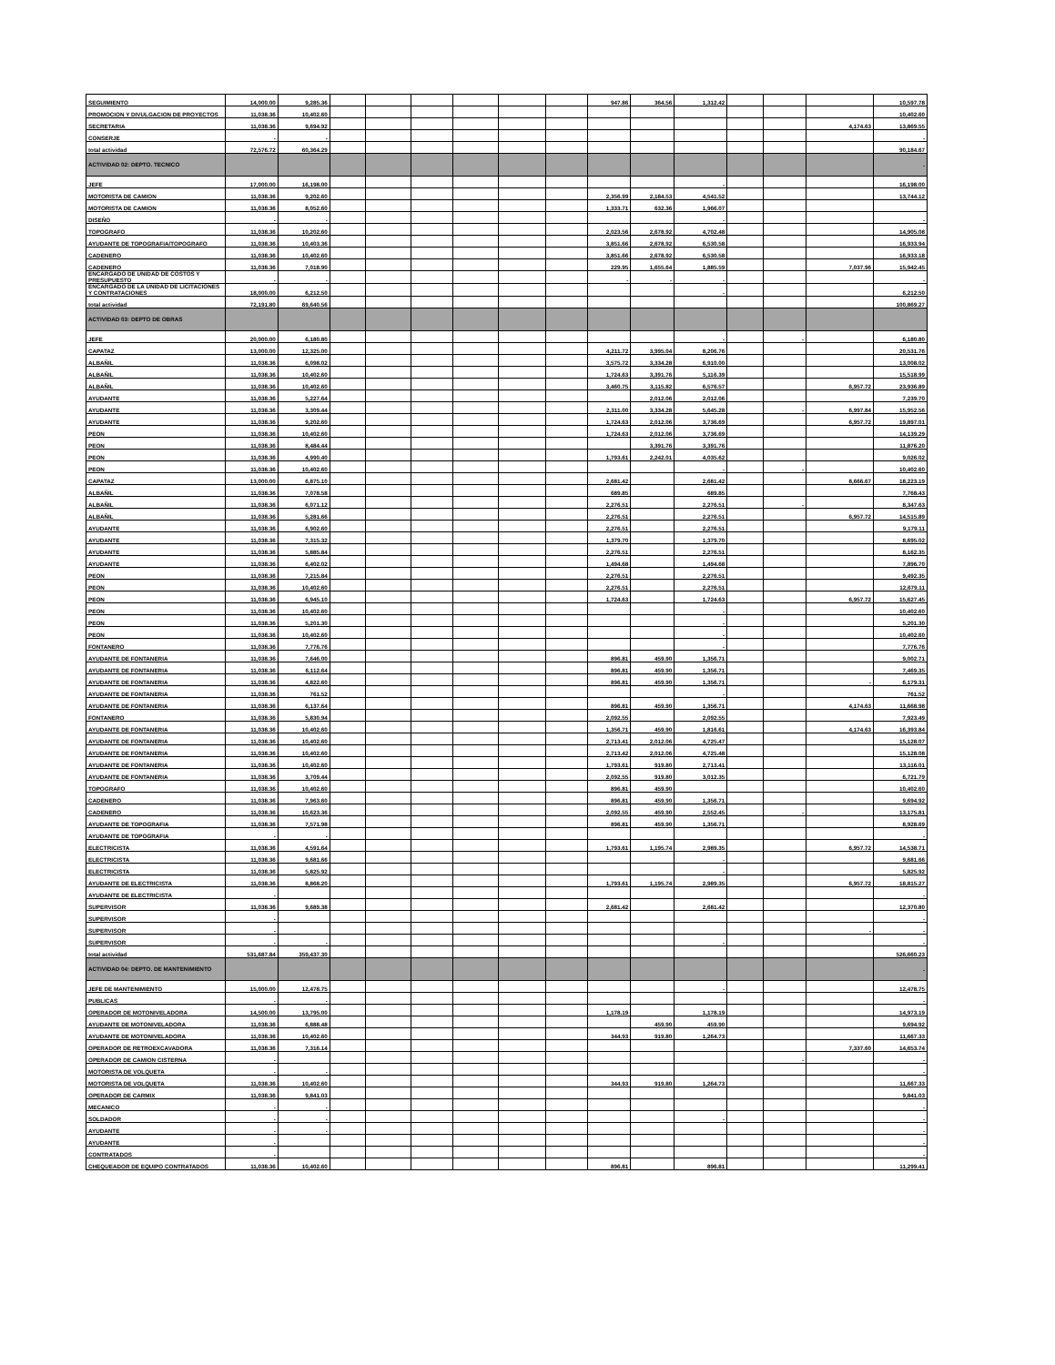| SEGUIMIENTO | 14,000.00 | 9,285.36 | | | | | | | 947.86 | 364.56 | 1,312.42 | | | | 10,597.78 |
| PROMOCION Y DIVULGACION DE PROYECTOS | 11,038.36 | 10,402.60 | | | | | | | | | | | | | 10,402.60 |
| SECRETARIA | 11,038.36 | 9,694.92 | | | | | | | | | | | | 4,174.63 | 13,869.55 |
| CONSERJE | - | - | | | | | | | | | | | | | - |
| total actividad | 72,576.72 | 60,364.29 | | | | | | | | | | | | | 90,184.67 |
| ACTIVIDAD 02: DEPTO. TECNICO | | | | | | | | | | | | | | | - |
| JEFE | 17,000.00 | 16,198.00 | | | | | | | | | - | | | | 16,198.00 |
| MOTORISTA DE CAMION | 11,038.36 | 9,202.60 | | | | | | | 2,356.99 | 2,184.53 | 4,541.52 | | | | 13,744.12 |
| MOTORISTA DE CAMION | 11,038.36 | 8,052.60 | | | | | | | 1,333.71 | 632.36 | 1,966.07 | | | | |
| DISEÑO | - | - | | | | | | | | | - | | | | - |
| TOPOGRAFO | 11,038.36 | 10,202.60 | | | | | | | 2,023.56 | 2,678.92 | 4,702.48 | | | | 14,905.08 |
| AYUDANTE DE TOPOGRAFIA/TOPOGRAFO | 11,038.36 | 10,403.36 | | | | | | | 3,851.66 | 2,678.92 | 6,530.58 | | | | 16,933.94 |
| CADENERO | 11,038.36 | 10,402.60 | | | | | | | 3,851.66 | 2,678.92 | 6,530.58 | | | | 16,933.18 |
| CADENERO | 11,038.36 | 7,018.90 | | | | | | | 229.95 | 1,655.64 | 1,885.59 | | | 7,037.96 | 15,942.45 |
| ENCARGADO DE UNIDAD DE COSTOS Y PRESUPUESTO | - | - | | | | | | | - | - | - | | | | - |
| ENCARGADO DE LA UNIDAD DE LICITACIONES Y CONTRATACIONES | 18,000.00 | 6,212.50 | | | | | | | | | - | | | | 6,212.50 |
| total actividad | 72,191.80 | 69,640.56 | | | | | | | | | | | | | 100,869.27 |
| ACTIVIDAD 03: DEPTO DE OBRAS | | | | | | | | | | | | | | | |
| JEFE | 20,000.00 | 6,180.80 | | | | | | | | | - | | - | | 6,180.80 |
| CAPATAZ | 13,000.00 | 12,325.00 | | | | | | | 4,211.72 | 3,995.04 | 8,206.76 | | | | 20,531.76 |
| ALBAÑIL | 11,038.36 | 6,098.02 | | | | | | | 3,575.72 | 3,334.28 | 6,910.00 | | | | 13,008.02 |
| ALBAÑIL | 11,038.36 | 10,402.60 | | | | | | | 1,724.63 | 3,391.76 | 5,116.39 | | | | 15,518.99 |
| ALBAÑIL | 11,038.36 | 10,402.60 | | | | | | | 3,460.75 | 3,115.82 | 6,576.57 | | | 6,957.72 | 23,936.89 |
| AYUDANTE | 11,038.36 | 5,227.64 | | | | | | | | 2,012.06 | 2,012.06 | | | | 7,239.70 |
| AYUDANTE | 11,038.36 | 3,309.44 | | | | | | | 2,311.00 | 3,334.28 | 5,645.28 | | - | 6,997.84 | 15,952.56 |
| AYUDANTE | 11,038.36 | 9,202.60 | | | | | | | 1,724.63 | 2,012.06 | 3,736.69 | | | 6,957.72 | 19,897.01 |
| PEON | 11,038.36 | 10,402.60 | | | | | | | 1,724.63 | 2,012.06 | 3,736.69 | | | | 14,139.29 |
| PEON | 11,038.36 | 8,484.44 | | | | | | | | 3,391.76 | 3,391.76 | | | | 11,876.20 |
| PEON | 11,038.36 | 4,990.40 | | | | | | | 1,793.61 | 2,242.01 | 4,035.62 | | | | 9,026.02 |
| PEON | 11,038.36 | 10,402.60 | | | | | | | | | - | | - | | 10,402.60 |
| CAPATAZ | 13,000.00 | 6,875.10 | | | | | | | 2,681.42 | | 2,681.42 | | | 8,666.67 | 18,223.19 |
| ALBAÑIL | 11,038.36 | 7,078.58 | | | | | | | 689.85 | | 689.85 | | | | 7,768.43 |
| ALBAÑIL | 11,038.36 | 6,071.12 | | | | | | | 2,276.51 | | 2,276.51 | | - | | 8,347.63 |
| ALBAÑIL | 11,038.36 | 5,281.66 | | | | | | | 2,276.51 | | 2,276.51 | | | 6,957.72 | 14,515.89 |
| AYUDANTE | 11,038.36 | 6,902.60 | | | | | | | 2,276.51 | | 2,276.51 | | | | 9,179.11 |
| AYUDANTE | 11,038.36 | 7,315.32 | | | | | | | 1,379.70 | | 1,379.70 | | | | 8,695.02 |
| AYUDANTE | 11,038.36 | 5,885.84 | | | | | | | 2,276.51 | | 2,276.51 | | | | 8,162.35 |
| AYUDANTE | 11,038.36 | 6,402.02 | | | | | | | 1,494.68 | | 1,494.68 | | | | 7,896.70 |
| PEON | 11,038.36 | 7,215.84 | | | | | | | 2,276.51 | | 2,276.51 | | | | 9,492.35 |
| PEON | 11,038.36 | 10,402.60 | | | | | | | 2,276.51 | | 2,276.51 | | | | 12,679.11 |
| PEON | 11,038.36 | 6,945.10 | | | | | | | 1,724.63 | | 1,724.63 | | | 6,957.72 | 15,627.45 |
| PEON | 11,038.36 | 10,402.60 | | | | | | | | | - | | | | 10,402.60 |
| PEON | 11,038.36 | 5,201.30 | | | | | | | | | - | | | | 5,201.30 |
| PEON | 11,038.36 | 10,402.60 | | | | | | | | | - | | | | 10,402.60 |
| FONTANERO | 11,038.36 | 7,776.76 | | | | | | | | | - | | | | 7,776.76 |
| AYUDANTE DE FONTANERIA | 11,038.36 | 7,646.00 | | | | | | | 896.81 | 459.90 | 1,356.71 | | | | 9,002.71 |
| AYUDANTE DE FONTANERIA | 11,038.36 | 6,112.64 | | | | | | | 896.81 | 459.90 | 1,356.71 | | | | 7,469.35 |
| AYUDANTE DE FONTANERIA | 11,038.36 | 4,822.60 | | | | | | | 896.81 | 459.90 | 1,356.71 | | | - | 6,179.31 |
| AYUDANTE DE FONTANERIA | 11,038.36 | 761.52 | | | | | | | | | - | | | | 761.52 |
| AYUDANTE DE FONTANERIA | 11,038.36 | 6,137.64 | | | | | | | 896.81 | 459.90 | 1,356.71 | | | 4,174.63 | 11,668.98 |
| FONTANERO | 11,038.36 | 5,830.94 | | | | | | | 2,092.55 | | 2,092.55 | | | | 7,923.49 |
| AYUDANTE DE FONTANERIA | 11,038.36 | 10,402.60 | | | | | | | 1,356.71 | 459.90 | 1,816.61 | | | 4,174.63 | 16,393.84 |
| AYUDANTE DE FONTANERIA | 11,038.36 | 10,402.60 | | | | | | | 2,713.41 | 2,012.06 | 4,725.47 | | | | 15,128.07 |
| AYUDANTE DE FONTANERIA | 11,038.36 | 10,402.60 | | | | | | | 2,713.42 | 2,012.06 | 4,725.48 | | | | 15,128.08 |
| AYUDANTE DE FONTANERIA | 11,038.36 | 10,402.60 | | | | | | | 1,793.61 | 919.80 | 2,713.41 | | | | 13,116.01 |
| AYUDANTE DE FONTANERIA | 11,038.36 | 3,709.44 | | | | | | | 2,092.55 | 919.80 | 3,012.35 | | | | 6,721.79 |
| TOPOGRAFO | 11,038.36 | 10,402.60 | | | | | | | 896.81 | 459.90 | | | | | 10,402.60 |
| CADENERO | 11,038.36 | 7,963.60 | | | | | | | 896.81 | 459.90 | 1,356.71 | | | | 9,694.92 |
| CADENERO | 11,038.36 | 10,623.36 | | | | | | | 2,092.55 | 459.90 | 2,552.45 | | - | | 13,175.81 |
| AYUDANTE DE TOPOGRAFIA | 11,038.36 | 7,571.98 | | | | | | | 896.81 | 459.90 | 1,356.71 | | | | 8,928.69 |
| AYUDANTE DE TOPOGRAFIA | - | - | | | | | | | | | | | | | - |
| ELECTRICISTA | 11,038.36 | 4,591.64 | | | | | | | 1,793.61 | 1,195.74 | 2,989.35 | | | 6,957.72 | 14,538.71 |
| ELECTRICISTA | 11,038.36 | 9,681.66 | | | | | | | | | - | | | | 9,681.66 |
| ELECTRICISTA | 11,038.36 | 5,825.92 | | | | | | | | | - | | | | 5,825.92 |
| AYUDANTE DE ELECTRICISTA | 11,038.36 | 8,868.20 | | | | | | | 1,793.61 | 1,195.74 | 2,989.35 | | | 6,957.72 | 18,815.27 |
| AYUDANTE DE ELECTRICISTA | - | | | | | | | | | | | | | | - |
| SUPERVISOR | 11,038.36 | 9,689.38 | | | | | | | 2,681.42 | | 2,681.42 | | | | 12,370.80 |
| SUPERVISOR | - | | | | | | | | | | | | | | - |
| SUPERVISOR | - | | | | | | | | | | | | | - | - |
| SUPERVISOR | - | - | | | | | | | | | - | | | | - |
| total actividad | 531,687.84 | 359,437.30 | | | | | | | | | | | | | 526,660.23 |
| ACTIVIDAD 04: DEPTO. DE MANTENIMIENTO | | | | | | | | | | | | | | | - |
| JEFE DE MANTENIMIENTO | 15,000.00 | 12,478.75 | | | | | | | | | - | | | | 12,478.75 |
| PUBLICAS | - | - | | | | | | | | | | | | | - |
| OPERADOR DE MOTONIVELADORA | 14,500.00 | 13,795.00 | | | | | | | 1,178.19 | | 1,178.19 | | | | 14,973.19 |
| AYUDANTE DE MOTONIVELADORA | 11,038.36 | 6,888.48 | | | | | | | | 459.90 | 459.90 | | | | 9,694.92 |
| AYUDANTE DE MOTONIVELADORA | 11,038.36 | 10,402.60 | | | | | | | 344.93 | 919.80 | 1,264.73 | | | | 11,667.33 |
| OPERADOR DE RETROEXCAVADORA | 11,038.36 | 7,316.14 | | | | | | | | | | | | 7,337.60 | 14,653.74 |
| OPERADOR DE CAMION CISTERNA | - | | | | | | | | | | | | - | | - |
| MOTORISTA DE VOLQUETA | - | - | | | | | | | | | | | | | - |
| MOTORISTA DE VOLQUETA | 11,038.36 | 10,402.60 | | | | | | | 344.93 | 919.80 | 1,264.73 | | | | 11,667.33 |
| OPERADOR DE CARMIX | 11,038.36 | 9,841.03 | | | | | | | | | | | | | 9,841.03 |
| MECANICO | - | - | | | | | | | | | | | | | - |
| SOLDADOR | - | - | | | | | | | | | - | | | | - |
| AYUDANTE | - | - | | | | | | | | | | | | | - |
| AYUDANTE | - | | | | | | | | | | | | | | - |
| CONTRATADOS | - | | | | | | | | | | | | | | - |
| CHEQUEADOR DE EQUIPO CONTRATADOS | 11,038.36 | 10,402.60 | | | | | | | 896.81 | | 896.81 | | | | 11,299.41 |